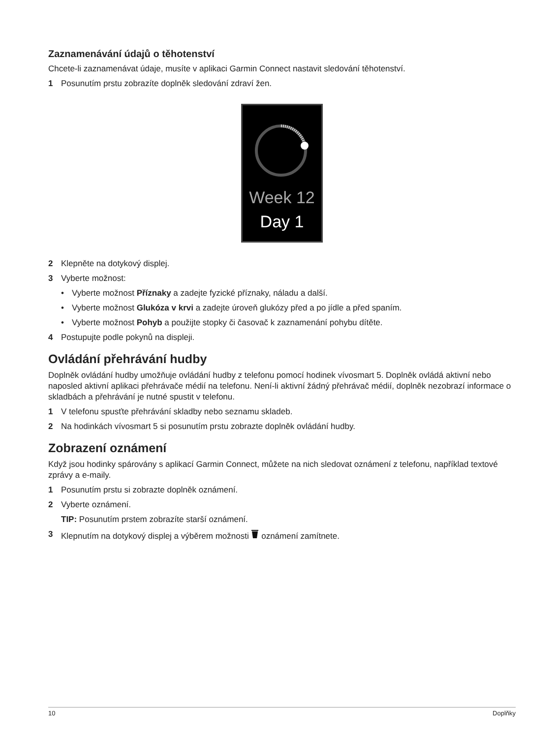Zaznamenávání údajů o těhotenství
Chcete-li zaznamenávat údaje, musíte v aplikaci Garmin Connect nastavit sledování těhotenství.
1 Posunutím prstu zobrazíte doplněk sledování zdraví žen.
Week 12
Day 1
2 Klepněte na dotykový displej.
3 Vyberte možnost:
• Vyberte možnost Příznaky a zadejte fyzické příznaky, náladu a další.
• Vyberte možnost Glukóza v krvi a zadejte úroveň glukózy před a po jídle a před spaním.
• Vyberte možnost Pohyb a použijte stopky či časovač k zaznamenání pohybu dítěte.
4 Postupujte podle pokynů na displeji.
Ovládání přehrávání hudby
Doplněk ovládání hudby umožňuje ovládání hudby z telefonu pomocí hodinek vívosmart 5. Doplněk ovládá aktivní nebo naposled aktivní aplikaci přehrávače médií na telefonu. Není-li aktivní žádný přehrávač médií, doplněk nezobrazí informace o skladbách a přehrávání je nutné spustit v telefonu.
1 V telefonu spusťte přehrávání skladby nebo seznamu skladeb.
2 Na hodinkách vívosmart 5 si posunutím prstu zobrazte doplněk ovládání hudby.
Zobrazení oznámení
Když jsou hodinky spárovány s aplikací Garmin Connect, můžete na nich sledovat oznámení z telefonu, například textové zprávy a e-maily.
1 Posunutím prstu si zobrazte doplněk oznámení.
2 Vyberte oznámení.
TIP: Posunutím prstem zobrazíte starší oznámení.
3 Klepnutím na dotykový displej a výběrem možnosti oznámení zamítnete.
10 Doplňky